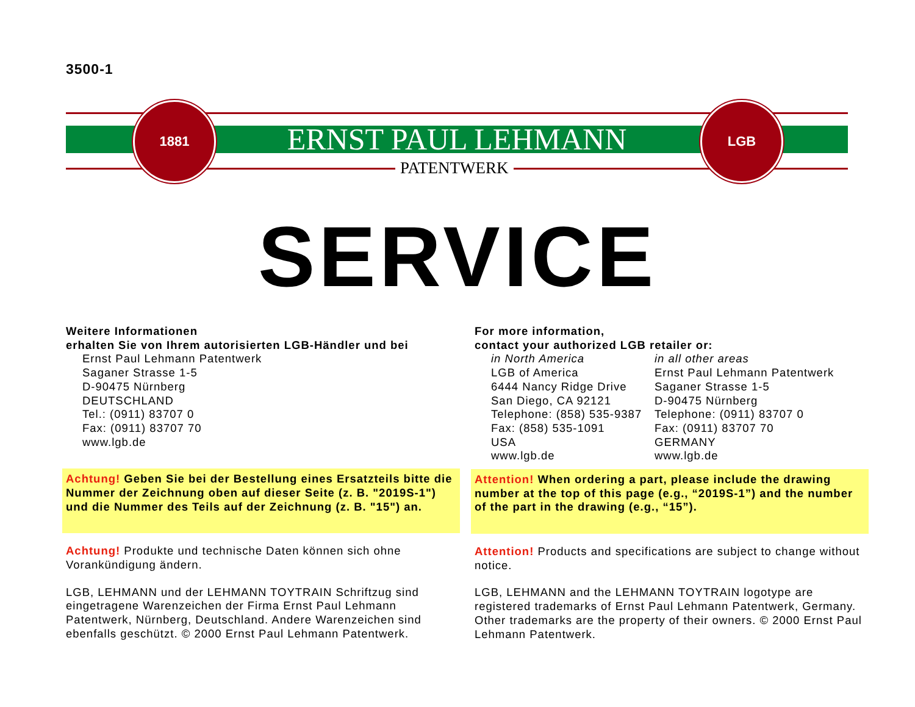3500-1
ERNST PAUL LEHMANN
PATENTWERK
1881 LGB
SERVICE
Weitere Informationen
erhalten Sie von Ihrem autorisierten LGB-Händler und bei
Ernst Paul Lehmann Patentwerk
Saganer Strasse 1-5
D-90475 Nürnberg
DEUTSCHLAND
Tel.: (0911) 83707 0
Fax: (0911) 83707 70
www.lgb.de
Achtung! Geben Sie bei der Bestellung eines Ersatzteils bitte die Nummer der Zeichnung oben auf dieser Seite (z. B. "2019S-1") und die Nummer des Teils auf der Zeichnung (z. B. "15") an.
Achtung! Produkte und technische Daten können sich ohne Vorankündigung ändern.
LGB, LEHMANN und der LEHMANN TOYTRAIN Schriftzug sind eingetragene Warenzeichen der Firma Ernst Paul Lehmann Patentwerk, Nürnberg, Deutschland. Andere Warenzeichen sind ebenfalls geschützt. © 2000 Ernst Paul Lehmann Patentwerk.
For more information,
contact your authorized LGB retailer or:
in North America
LGB of America
6444 Nancy Ridge Drive
San Diego, CA 92121
Telephone: (858) 535-9387
Fax: (858) 535-1091
USA
www.lgb.de
in all other areas
Ernst Paul Lehmann Patentwerk
Saganer Strasse 1-5
D-90475 Nürnberg
Telephone: (0911) 83707 0
Fax: (0911) 83707 70
GERMANY
www.lgb.de
Attention! When ordering a part, please include the drawing number at the top of this page (e.g., “2019S-1”) and the number of the part in the drawing (e.g., “15”).
Attention! Products and specifications are subject to change without notice.
LGB, LEHMANN and the LEHMANN TOYTRAIN logotype are registered trademarks of Ernst Paul Lehmann Patentwerk, Germany. Other trademarks are the property of their owners. © 2000 Ernst Paul Lehmann Patentwerk.